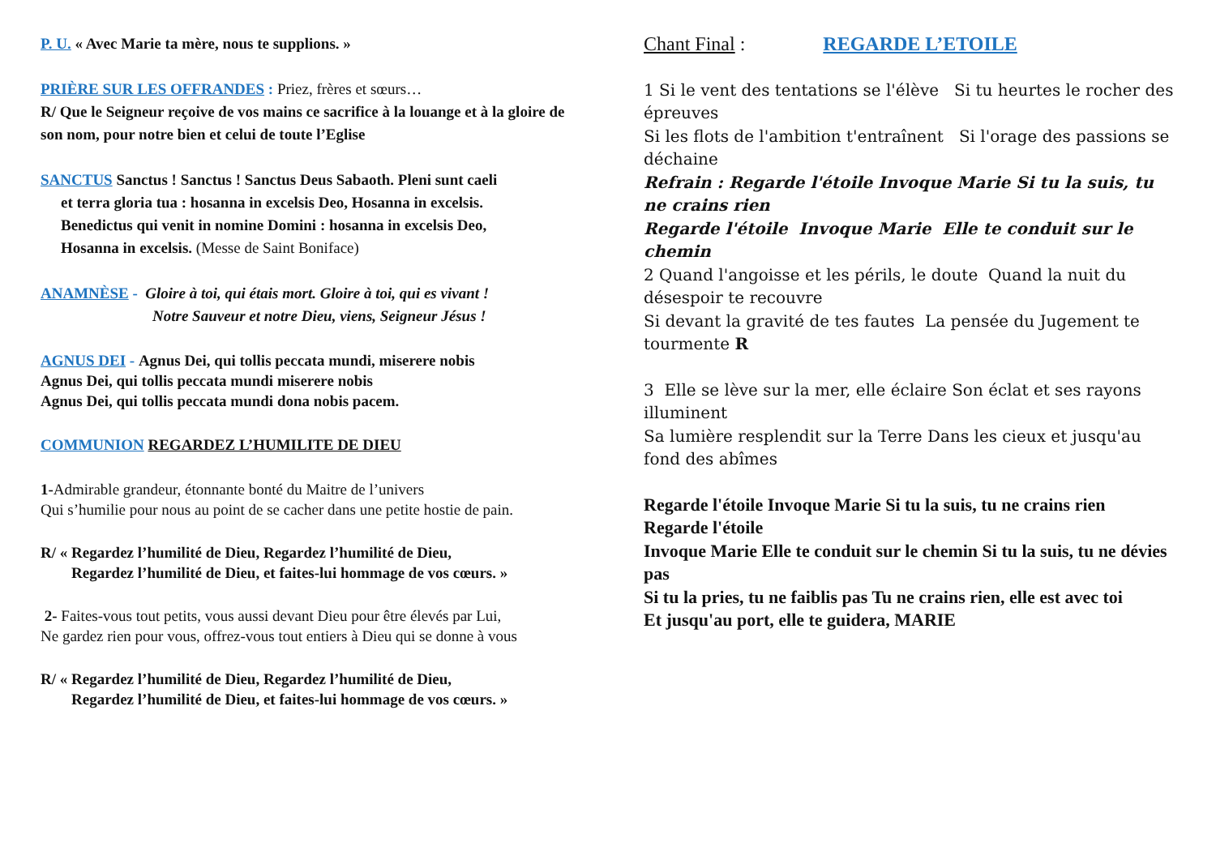P. U. « Avec Marie ta mère, nous te supplions. »
PRIÈRE SUR LES OFFRANDES : Priez, frères et sœurs…
R/ Que le Seigneur reçoive de vos mains ce sacrifice à la louange et à la gloire de son nom, pour notre bien et celui de toute l’Eglise
SANCTUS Sanctus ! Sanctus ! Sanctus Deus Sabaoth. Pleni sunt caeli
et terra gloria tua : hosanna in excelsis Deo, Hosanna in excelsis.
Benedictus qui venit in nomine Domini : hosanna in excelsis Deo,
Hosanna in excelsis. (Messe de Saint Boniface)
ANAMNÈSE - Gloire à toi, qui étais mort. Gloire à toi, qui es vivant !
Notre Sauveur et notre Dieu, viens, Seigneur Jésus !
AGNUS DEI - Agnus Dei, qui tollis peccata mundi, miserere nobis
Agnus Dei, qui tollis peccata mundi miserere nobis
Agnus Dei, qui tollis peccata mundi dona nobis pacem.
COMMUNION REGARDEZ L’HUMILITE DE DIEU
1-Admirable grandeur, étonnante bonté du Maitre de l’univers
Qui s’humilie pour nous au point de se cacher dans une petite hostie de pain.
R/ « Regardez l’humilité de Dieu, Regardez l’humilité de Dieu,
Regardez l’humilité de Dieu, et faites-lui hommage de vos cœurs. »
2- Faites-vous tout petits, vous aussi devant Dieu pour être élevés par Lui,
Ne gardez rien pour vous, offrez-vous tout entiers à Dieu qui se donne à vous
R/ « Regardez l’humilité de Dieu, Regardez l’humilité de Dieu,
Regardez l’humilité de Dieu, et faites-lui hommage de vos cœurs. »
Chant Final : REGARDE L’ETOILE
1 Si le vent des tentations se l'élève Si tu heurtes le rocher des épreuves
Si les flots de l'ambition t'entraînent Si l'orage des passions se déchaine
Refrain : Regarde l'étoile Invoque Marie Si tu la suis, tu ne crains rien
Regarde l'étoile Invoque Marie Elle te conduit sur le chemin
2 Quand l'angoisse et les périls, le doute Quand la nuit du désespoir te recouvre
Si devant la gravité de tes fautes La pensée du Jugement te tourmente R
3 Elle se lève sur la mer, elle éclaire Son éclat et ses rayons illuminent
Sa lumière resplendit sur la Terre Dans les cieux et jusqu'au fond des abîmes
Regarde l'étoile Invoque Marie Si tu la suis, tu ne crains rien
Regarde l'étoile
Invoque Marie Elle te conduit sur le chemin Si tu la suis, tu ne dévies pas
Si tu la pries, tu ne faiblis pas Tu ne crains rien, elle est avec toi
Et jusqu'au port, elle te guidera, MARIE